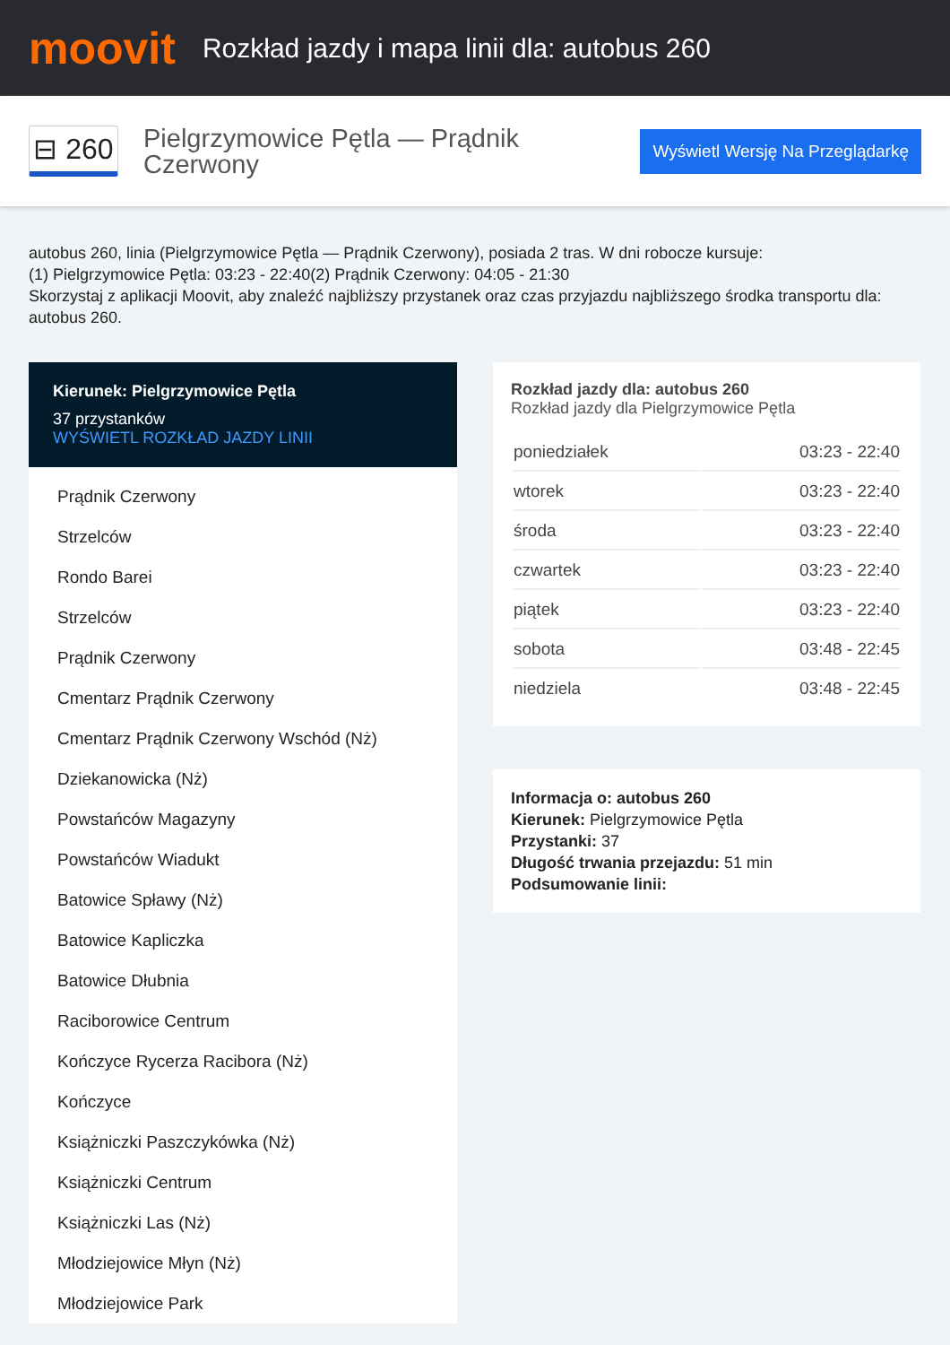moovit
Rozkład jazdy i mapa linii dla: autobus 260
⊟ 260
Pielgrzymowice Pętla — Prądnik Czerwony
Wyświetl Wersję Na Przeglądarkę
autobus 260, linia (Pielgrzymowice Pętla — Prądnik Czerwony), posiada 2 tras. W dni robocze kursuje:
(1) Pielgrzymowice Pętla: 03:23 - 22:40(2) Prądnik Czerwony: 04:05 - 21:30
Skorzystaj z aplikacji Moovit, aby znaleźć najbliższy przystanek oraz czas przyjazdu najbliższego środka transportu dla: autobus 260.
Kierunek: Pielgrzymowice Pętla
37 przystanków
WYŚWIETL ROZKŁAD JAZDY LINII
Prądnik Czerwony
Strzelców
Rondo Barei
Strzelców
Prądnik Czerwony
Cmentarz Prądnik Czerwony
Cmentarz Prądnik Czerwony Wschód (Nż)
Dziekanowicka (Nż)
Powstańców Magazyny
Powstańców Wiadukt
Batowice Spławy (Nż)
Batowice Kapliczka
Batowice Dłubnia
Raciborowice Centrum
Kończyce Rycerza Racibora (Nż)
Kończyce
Książniczki Paszczykówka (Nż)
Książniczki Centrum
Książniczki Las (Nż)
Młodziejowice Młyn (Nż)
Młodziejowice Park
Rozkład jazdy dla: autobus 260
Rozkład jazdy dla Pielgrzymowice Pętla
| poniedziałek | 03:23 - 22:40 |
| wtorek | 03:23 - 22:40 |
| środa | 03:23 - 22:40 |
| czwartek | 03:23 - 22:40 |
| piątek | 03:23 - 22:40 |
| sobota | 03:48 - 22:45 |
| niedziela | 03:48 - 22:45 |
Informacja o: autobus 260
Kierunek: Pielgrzymowice Pętla
Przystanki: 37
Długość trwania przejazdu: 51 min
Podsumowanie linii: